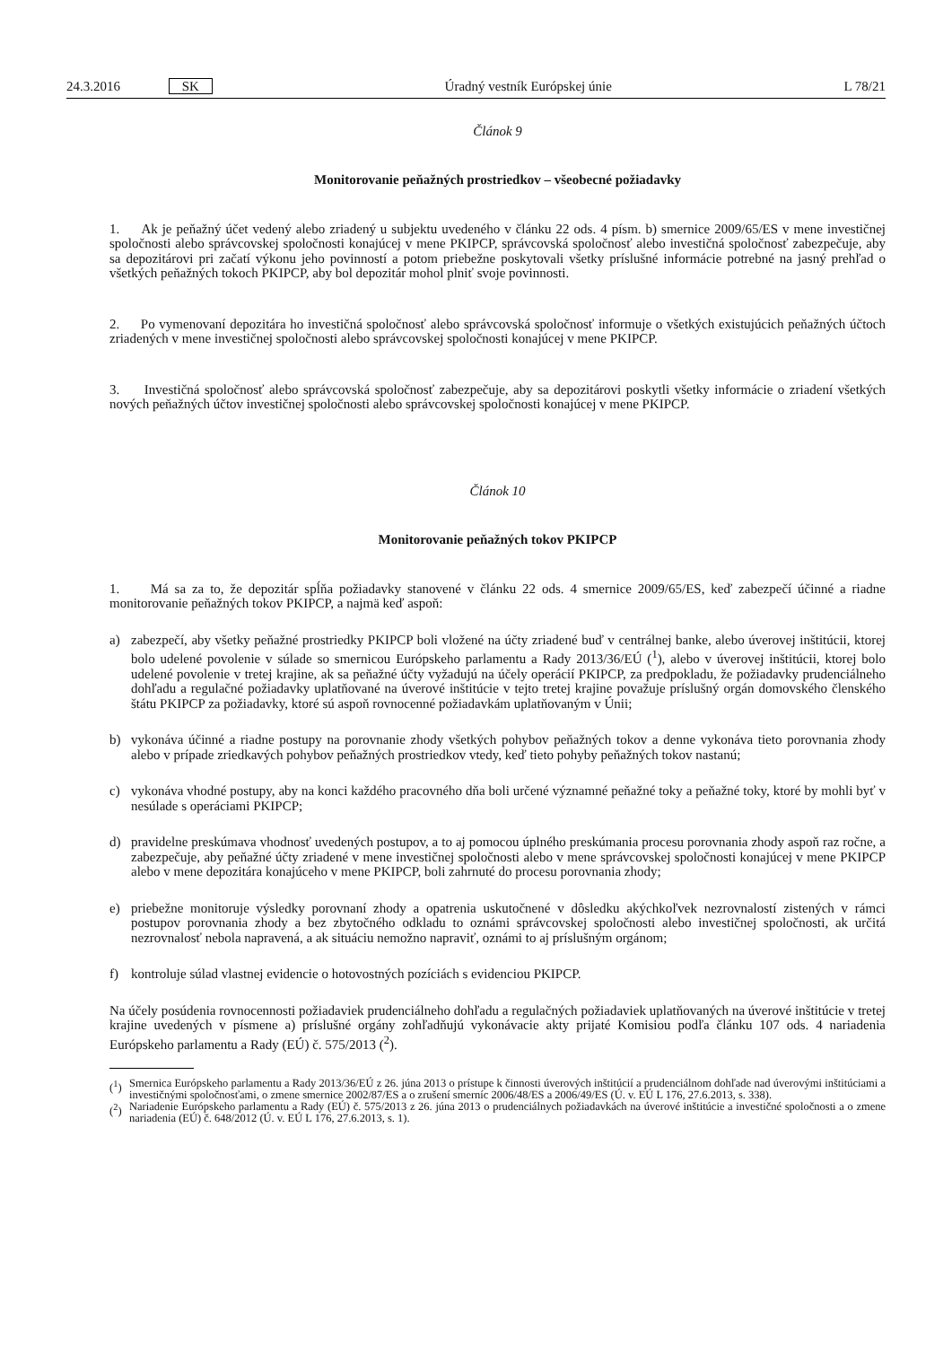24.3.2016 SK Úradný vestník Európskej únie L 78/21
Článok 9
Monitorovanie peňažných prostriedkov – všeobecné požiadavky
1. Ak je peňažný účet vedený alebo zriadený u subjektu uvedeného v článku 22 ods. 4 písm. b) smernice 2009/65/ES v mene investičnej spoločnosti alebo správcovskej spoločnosti konajúcej v mene PKIPCP, správcovská spoločnosť alebo investičná spoločnosť zabezpečuje, aby sa depozitárovi pri začatí výkonu jeho povinností a potom priebežne poskytovali všetky príslušné informácie potrebné na jasný prehľad o všetkých peňažných tokoch PKIPCP, aby bol depozitár mohol plniť svoje povinnosti.
2. Po vymenovaní depozitára ho investičná spoločnosť alebo správcovská spoločnosť informuje o všetkých existujúcich peňažných účtoch zriadených v mene investičnej spoločnosti alebo správcovskej spoločnosti konajúcej v mene PKIPCP.
3. Investičná spoločnosť alebo správcovská spoločnosť zabezpečuje, aby sa depozitárovi poskytli všetky informácie o zriadení všetkých nových peňažných účtov investičnej spoločnosti alebo správcovskej spoločnosti konajúcej v mene PKIPCP.
Článok 10
Monitorovanie peňažných tokov PKIPCP
1. Má sa za to, že depozitár spĺňa požiadavky stanovené v článku 22 ods. 4 smernice 2009/65/ES, keď zabezpečí účinné a riadne monitorovanie peňažných tokov PKIPCP, a najmä keď aspoň:
a) zabezpečí, aby všetky peňažné prostriedky PKIPCP boli vložené na účty zriadené buď v centrálnej banke, alebo úverovej inštitúcii, ktorej bolo udelené povolenie v súlade so smernicou Európskeho parlamentu a Rady 2013/36/EÚ (<sup>1</sup>), alebo v úverovej inštitúcii, ktorej bolo udelené povolenie v tretej krajine, ak sa peňažné účty vyžadujú na účely operácií PKIPCP, za predpokladu, že požiadavky prudenciálneho dohľadu a regulačné požiadavky uplatňované na úverové inštitúcie v tejto tretej krajine považuje príslušný orgán domovského členského štátu PKIPCP za požiadavky, ktoré sú aspoň rovnocenné požiadavkám uplatňovaným v Únii;
b) vykonáva účinné a riadne postupy na porovnanie zhody všetkých pohybov peňažných tokov a denne vykonáva tieto porovnania zhody alebo v prípade zriedkavých pohybov peňažných prostriedkov vtedy, keď tieto pohyby peňažných tokov nastanú;
c) vykonáva vhodné postupy, aby na konci každého pracovného dňa boli určené významné peňažné toky a peňažné toky, ktoré by mohli byť v nesúlade s operáciami PKIPCP;
d) pravidelne preskúmava vhodnosť uvedených postupov, a to aj pomocou úplného preskúmania procesu porovnania zhody aspoň raz ročne, a zabezpečuje, aby peňažné účty zriadené v mene investičnej spoločnosti alebo v mene správcovskej spoločnosti konajúcej v mene PKIPCP alebo v mene depozitára konajúceho v mene PKIPCP, boli zahrnuté do procesu porovnania zhody;
e) priebežne monitoruje výsledky porovnaní zhody a opatrenia uskutočnené v dôsledku akýchkoľvek nezrovnalostí zistených v rámci postupov porovnania zhody a bez zbytočného odkladu to oznámi správcovskej spoločnosti alebo investičnej spoločnosti, ak určitá nezrovnalosť nebola napravená, a ak situáciu nemožno napraviť, oznámi to aj príslušným orgánom;
f) kontroluje súlad vlastnej evidencie o hotovostných pozíciách s evidenciou PKIPCP.
Na účely posúdenia rovnocennosti požiadaviek prudenciálneho dohľadu a regulačných požiadaviek uplatňovaných na úverové inštitúcie v tretej krajine uvedených v písmene a) príslušné orgány zohľadňujú vykonávacie akty prijaté Komisiou podľa článku 107 ods. 4 nariadenia Európskeho parlamentu a Rady (EÚ) č. 575/2013 (<sup>2</sup>).
(<sup>1</sup>) Smernica Európskeho parlamentu a Rady 2013/36/EÚ z 26. júna 2013 o prístupe k činnosti úverových inštitúcií a prudenciálnom dohľade nad úverovými inštitúciami a investičnými spoločnosťami, o zmene smernice 2002/87/ES a o zrušení smerníc 2006/48/ES a 2006/49/ES (Ú. v. EÚ L 176, 27.6.2013, s. 338).
(<sup>2</sup>) Nariadenie Európskeho parlamentu a Rady (EÚ) č. 575/2013 z 26. júna 2013 o prudenciálnych požiadavkách na úverové inštitúcie a investičné spoločnosti a o zmene nariadenia (EÚ) č. 648/2012 (Ú. v. EÚ L 176, 27.6.2013, s. 1).